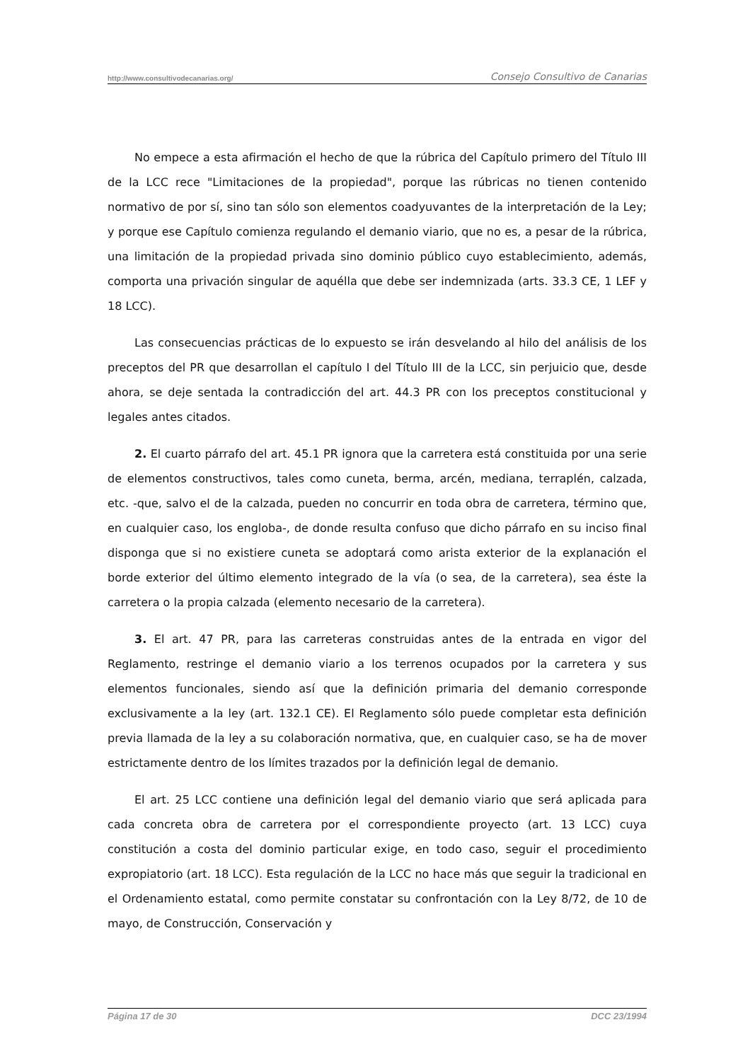http://www.consultivodecanarias.org/ Consejo Consultivo de Canarias
No empece a esta afirmación el hecho de que la rúbrica del Capítulo primero del Título III de la LCC rece "Limitaciones de la propiedad", porque las rúbricas no tienen contenido normativo de por sí, sino tan sólo son elementos coadyuvantes de la interpretación de la Ley; y porque ese Capítulo comienza regulando el demanio viario, que no es, a pesar de la rúbrica, una limitación de la propiedad privada sino dominio público cuyo establecimiento, además, comporta una privación singular de aquélla que debe ser indemnizada (arts. 33.3 CE, 1 LEF y 18 LCC).
Las consecuencias prácticas de lo expuesto se irán desvelando al hilo del análisis de los preceptos del PR que desarrollan el capítulo I del Título III de la LCC, sin perjuicio que, desde ahora, se deje sentada la contradicción del art. 44.3 PR con los preceptos constitucional y legales antes citados.
2. El cuarto párrafo del art. 45.1 PR ignora que la carretera está constituida por una serie de elementos constructivos, tales como cuneta, berma, arcén, mediana, terraplén, calzada, etc. -que, salvo el de la calzada, pueden no concurrir en toda obra de carretera, término que, en cualquier caso, los engloba-, de donde resulta confuso que dicho párrafo en su inciso final disponga que si no existiere cuneta se adoptará como arista exterior de la explanación el borde exterior del último elemento integrado de la vía (o sea, de la carretera), sea éste la carretera o la propia calzada (elemento necesario de la carretera).
3. El art. 47 PR, para las carreteras construidas antes de la entrada en vigor del Reglamento, restringe el demanio viario a los terrenos ocupados por la carretera y sus elementos funcionales, siendo así que la definición primaria del demanio corresponde exclusivamente a la ley (art. 132.1 CE). El Reglamento sólo puede completar esta definición previa llamada de la ley a su colaboración normativa, que, en cualquier caso, se ha de mover estrictamente dentro de los límites trazados por la definición legal de demanio.
El art. 25 LCC contiene una definición legal del demanio viario que será aplicada para cada concreta obra de carretera por el correspondiente proyecto (art. 13 LCC) cuya constitución a costa del dominio particular exige, en todo caso, seguir el procedimiento expropiatorio (art. 18 LCC). Esta regulación de la LCC no hace más que seguir la tradicional en el Ordenamiento estatal, como permite constatar su confrontación con la Ley 8/72, de 10 de mayo, de Construcción, Conservación y
Página 17 de 30 DCC 23/1994